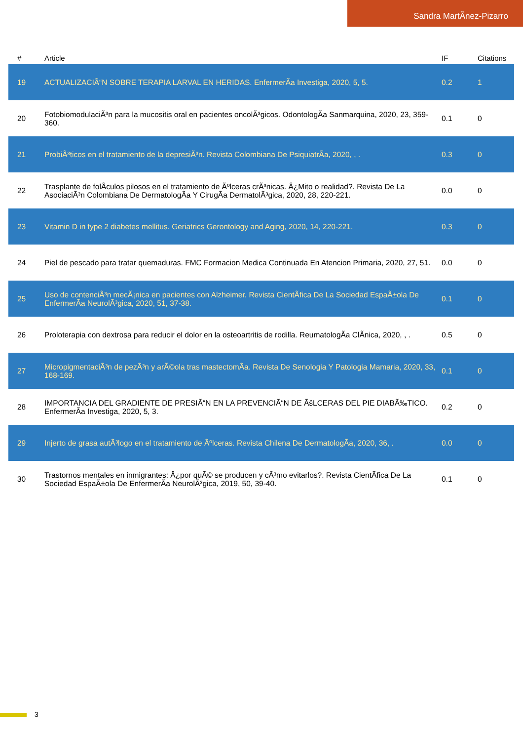Sandra MartÃnez-Pizarro
| # | Article | IF | Citations |
| --- | --- | --- | --- |
| 19 | ACTUALIZACIÃ“N SOBRE TERAPIA LARVAL EN HERIDAS. EnfermerÃa Investiga, 2020, 5, 5. | 0.2 | 1 |
| 20 | FotobiomodulaciÃ³n para la mucositis oral en pacientes oncolÃ³gicos. OdontologÃa Sanmarquina, 2020, 23, 359-360. | 0.1 | 0 |
| 21 | ProbiÃ³ticos en el tratamiento de la depresiÃ³n. Revista Colombiana De PsiquiatrÃa, 2020, , . | 0.3 | 0 |
| 22 | Trasplante de folÃculos pilosos en el tratamiento de Ãºlceras crÃ³nicas. Â¿Mito o realidad?. Revista De La AsociaciÃ³n Colombiana De DermatologÃa Y CirugÃa DermatolÃ³gica, 2020, 28, 220-221. | 0.0 | 0 |
| 23 | Vitamin D in type 2 diabetes mellitus. Geriatrics Gerontology and Aging, 2020, 14, 220-221. | 0.3 | 0 |
| 24 | Piel de pescado para tratar quemaduras. FMC Formacion Medica Continuada En Atencion Primaria, 2020, 27, 51. | 0.0 | 0 |
| 25 | Uso de contenciÃ³n mecÃ¡nica en pacientes con Alzheimer. Revista CientÃfica De La Sociedad EspaÃ±ola De EnfermerÃa NeurolÃ³gica, 2020, 51, 37-38. | 0.1 | 0 |
| 26 | Proloterapia con dextrosa para reducir el dolor en la osteoartritis de rodilla. ReumatologÃa ClÃnica, 2020, , . | 0.5 | 0 |
| 27 | MicropigmentaciÃ³n de pezÃ³n y arÃ©ola tras mastectomÃa. Revista De Senologia Y Patologia Mamaria, 2020, 33, 168-169. | 0.1 | 0 |
| 28 | IMPORTANCIA DEL GRADIENTE DE PRESIÃ“N EN LA PREVENCIÃ“N DE ÃšLCERAS DEL PIE DIABÃ‰TICO. EnfermerÃa Investiga, 2020, 5, 3. | 0.2 | 0 |
| 29 | Injerto de grasa autÃ³logo en el tratamiento de Ãºlceras. Revista Chilena De DermatologÃa, 2020, 36, . | 0.0 | 0 |
| 30 | Trastornos mentales en inmigrantes: Â¿por quÃ© se producen y cÃ³mo evitarlos?. Revista CientÃfica De La Sociedad EspaÃ±ola De EnfermerÃa NeurolÃ³gica, 2019, 50, 39-40. | 0.1 | 0 |
3